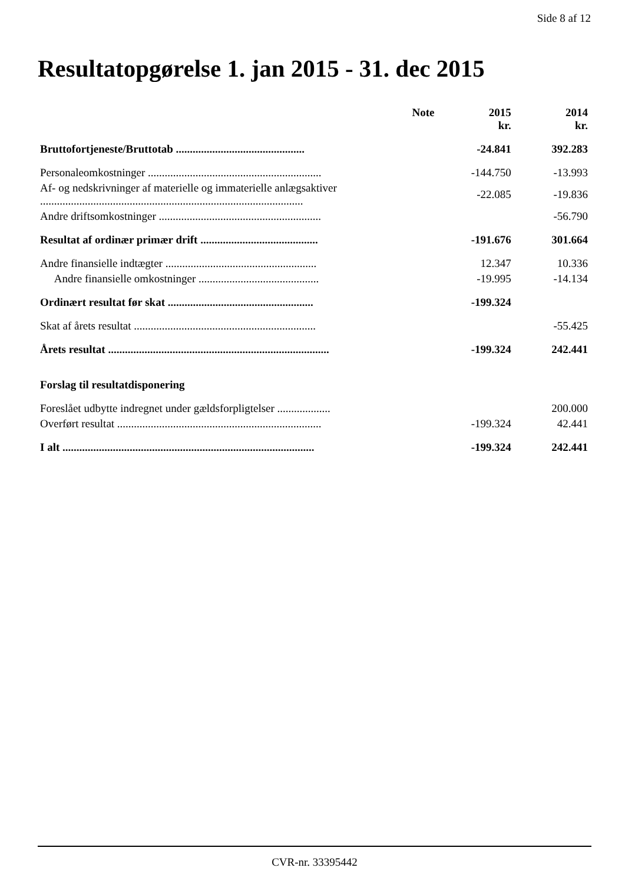Side 8 af 12
Resultatopgørelse 1. jan 2015 - 31. dec 2015
| | Note | 2015 kr. | 2014 kr. |
| --- | --- | --- | --- |
| Bruttofortjeneste/Bruttotab .............................................. | | -24.841 | 392.283 |
| Personaleomkostninger .............................................................. | | -144.750 | -13.993 |
| Af- og nedskrivninger af materielle og immaterielle anlægsaktiver .............................................................................................. | | -22.085 | -19.836 |
| Andre driftsomkostninger .......................................................... | | | -56.790 |
| Resultat af ordinær primær drift .......................................... | | -191.676 | 301.664 |
| Andre finansielle indtægter ...................................................... | | 12.347 | 10.336 |
| Andre finansielle omkostninger ........................................... | | -19.995 | -14.134 |
| Ordinært resultat før skat .................................................... | | -199.324 | |
| Skat af årets resultat ................................................................. | | | -55.425 |
| Årets resultat ............................................................................... | | -199.324 | 242.441 |
| Forslag til resultatdisponering | | | |
| Foreslået udbytte indregnet under gældsforpligtelser ................... | | | 200.000 |
| Overført resultat ......................................................................... | | -199.324 | 42.441 |
| I alt .......................................................................................... | | -199.324 | 242.441 |
CVR-nr. 33395442